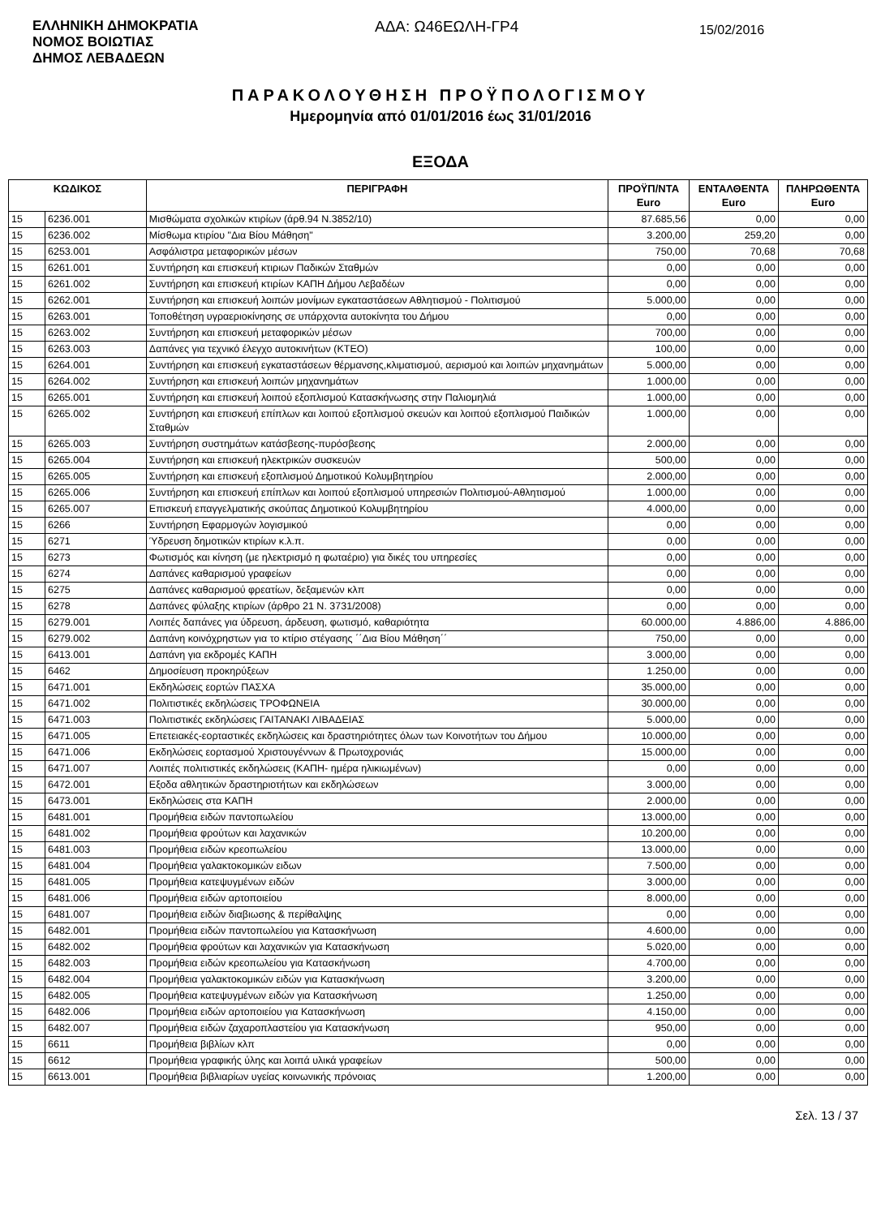ΕΛΛΗΝΙΚΗ ΔΗΜΟΚΡΑΤΙΑ
ΝΟΜΟΣ ΒΟΙΩΤΙΑΣ
ΔΗΜΟΣ ΛΕΒΑΔΕΩΝ
ΑΔΑ: Ω46ΕΩΛΗ-ΓΡ4
15/02/2016
ΠΑΡΑΚΟΛΟΥΘΗΣΗ ΠΡΟΫΠΟΛΟΓΙΣΜΟΥ
Ημερομηνία από 01/01/2016 έως 31/01/2016
ΕΞΟΔΑ
| ΚΩΔΙΚΟΣ | | ΠΕΡΙΓΡΑΦΗ | ΠΡΟΫΠ/ΝΤΑ Euro | ΕΝΤΑΛΘΕΝΤΑ Euro | ΠΛΗΡΩΘΕΝΤΑ Euro |
| --- | --- | --- | --- | --- | --- |
| 15 | 6236.001 | Μισθώματα σχολικών κτιρίων (άρθ.94 Ν.3852/10) | 87.685,56 | 0,00 | 0,00 |
| 15 | 6236.002 | Μίσθωμα κτιρίου "Δια Βίου Μάθηση" | 3.200,00 | 259,20 | 0,00 |
| 15 | 6253.001 | Ασφάλιστρα μεταφορικών μέσων | 750,00 | 70,68 | 70,68 |
| 15 | 6261.001 | Συντήρηση και επισκευή κτιριων Παδικών Σταθμών | 0,00 | 0,00 | 0,00 |
| 15 | 6261.002 | Συντήρηση και επισκευή κτιρίων ΚΑΠΗ Δήμου Λεβαδέων | 0,00 | 0,00 | 0,00 |
| 15 | 6262.001 | Συντήρηση και επισκευή λοιπών μονίμων εγκαταστάσεων Αθλητισμού - Πολιτισμού | 5.000,00 | 0,00 | 0,00 |
| 15 | 6263.001 | Τοποθέτηση υγραεριοκίνησης σε υπάρχοντα αυτοκίνητα του Δήμου | 0,00 | 0,00 | 0,00 |
| 15 | 6263.002 | Συντήρηση και επισκευή μεταφορικών μέσων | 700,00 | 0,00 | 0,00 |
| 15 | 6263.003 | Δαπάνες για τεχνικό έλεγχο αυτοκινήτων (ΚΤΕΟ) | 100,00 | 0,00 | 0,00 |
| 15 | 6264.001 | Συντήρηση και επισκευή εγκαταστάσεων θέρμανσης,κλιματισμού, αερισμού και λοιπών μηχανημάτων | 5.000,00 | 0,00 | 0,00 |
| 15 | 6264.002 | Συντήρηση και επισκευή λοιπών μηχανημάτων | 1.000,00 | 0,00 | 0,00 |
| 15 | 6265.001 | Συντήρηση και επισκευή λοιπού εξοπλισμού Κατασκήνωσης στην Παλιομηλιά | 1.000,00 | 0,00 | 0,00 |
| 15 | 6265.002 | Συντήρηση και επισκευή επίπλων και λοιπού εξοπλισμού σκευών και λοιπού εξοπλισμού Παιδικών Σταθμών | 1.000,00 | 0,00 | 0,00 |
| 15 | 6265.003 | Συντήρηση συστημάτων κατάσβεσης-πυρόσβεσης | 2.000,00 | 0,00 | 0,00 |
| 15 | 6265.004 | Συντήρηση και επισκευή ηλεκτρικών συσκευών | 500,00 | 0,00 | 0,00 |
| 15 | 6265.005 | Συντήρηση και επισκευή εξοπλισμού Δημοτικού Κολυμβητηρίου | 2.000,00 | 0,00 | 0,00 |
| 15 | 6265.006 | Συντήρηση και επισκευή επίπλων και λοιπού εξοπλισμού υπηρεσιών Πολιτισμού-Αθλητισμού | 1.000,00 | 0,00 | 0,00 |
| 15 | 6265.007 | Επισκευή επαγγελματικής σκούπας Δημοτικού Κολυμβητηρίου | 4.000,00 | 0,00 | 0,00 |
| 15 | 6266 | Συντήρηση Εφαρμογών λογισμικού | 0,00 | 0,00 | 0,00 |
| 15 | 6271 | Ύδρευση δημοτικών κτιρίων κ.λ.π. | 0,00 | 0,00 | 0,00 |
| 15 | 6273 | Φωτισμός και κίνηση (με ηλεκτρισμό η φωταέριο) για δικές του υπηρεσίες | 0,00 | 0,00 | 0,00 |
| 15 | 6274 | Δαπάνες καθαρισμού γραφείων | 0,00 | 0,00 | 0,00 |
| 15 | 6275 | Δαπάνες καθαρισμού φρεατίων, δεξαμενών κλπ | 0,00 | 0,00 | 0,00 |
| 15 | 6278 | Δαπάνες φύλαξης κτιρίων (άρθρο 21 Ν. 3731/2008) | 0,00 | 0,00 | 0,00 |
| 15 | 6279.001 | Λοιπές δαπάνες για ύδρευση, άρδευση, φωτισμό, καθαριότητα | 60.000,00 | 4.886,00 | 4.886,00 |
| 15 | 6279.002 | Δαπάνη κοινόχρηστων για το κτίριο στέγασης ΄΄Δια Βίου Μάθηση΄΄ | 750,00 | 0,00 | 0,00 |
| 15 | 6413.001 | Δαπάνη για εκδρομές ΚΑΠΗ | 3.000,00 | 0,00 | 0,00 |
| 15 | 6462 | Δημοσίευση προκηρύξεων | 1.250,00 | 0,00 | 0,00 |
| 15 | 6471.001 | Εκδηλώσεις εορτών ΠΑΣΧΑ | 35.000,00 | 0,00 | 0,00 |
| 15 | 6471.002 | Πολιτιστικές εκδηλώσεις ΤΡΟΦΩΝΕΙΑ | 30.000,00 | 0,00 | 0,00 |
| 15 | 6471.003 | Πολιτιστικές εκδηλώσεις ΓΑΙΤΑΝΑΚΙ ΛΙΒΑΔΕΙΑΣ | 5.000,00 | 0,00 | 0,00 |
| 15 | 6471.005 | Επετειακές-εορταστικές εκδηλώσεις και δραστηριότητες όλων των Κοινοτήτων του Δήμου | 10.000,00 | 0,00 | 0,00 |
| 15 | 6471.006 | Εκδηλώσεις εορτασμού Χριστουγέννων & Πρωτοχρονιάς | 15.000,00 | 0,00 | 0,00 |
| 15 | 6471.007 | Λοιπές πολιτιστικές εκδηλώσεις (ΚΑΠΗ- ημέρα ηλικιωμένων) | 0,00 | 0,00 | 0,00 |
| 15 | 6472.001 | Εξοδα αθλητικών δραστηριοτήτων και εκδηλώσεων | 3.000,00 | 0,00 | 0,00 |
| 15 | 6473.001 | Εκδηλώσεις στα ΚΑΠΗ | 2.000,00 | 0,00 | 0,00 |
| 15 | 6481.001 | Προμήθεια ειδών παντοπωλείου | 13.000,00 | 0,00 | 0,00 |
| 15 | 6481.002 | Προμήθεια φρούτων και λαχανικών | 10.200,00 | 0,00 | 0,00 |
| 15 | 6481.003 | Προμήθεια ειδών κρεοπωλείου | 13.000,00 | 0,00 | 0,00 |
| 15 | 6481.004 | Προμήθεια γαλακτοκομικών ειδων | 7.500,00 | 0,00 | 0,00 |
| 15 | 6481.005 | Προμήθεια κατεψυγμένων ειδών | 3.000,00 | 0,00 | 0,00 |
| 15 | 6481.006 | Προμήθεια ειδών αρτοποιείου | 8.000,00 | 0,00 | 0,00 |
| 15 | 6481.007 | Προμήθεια ειδών διαβιωσης & περίθαλψης | 0,00 | 0,00 | 0,00 |
| 15 | 6482.001 | Προμήθεια ειδών παντοπωλείου για Κατασκήνωση | 4.600,00 | 0,00 | 0,00 |
| 15 | 6482.002 | Προμήθεια φρούτων και λαχανικών για Κατασκήνωση | 5.020,00 | 0,00 | 0,00 |
| 15 | 6482.003 | Προμήθεια ειδών κρεοπωλείου για Κατασκήνωση | 4.700,00 | 0,00 | 0,00 |
| 15 | 6482.004 | Προμήθεια γαλακτοκομικών ειδών για Κατασκήνωση | 3.200,00 | 0,00 | 0,00 |
| 15 | 6482.005 | Προμήθεια κατεψυγμένων ειδών για Κατασκήνωση | 1.250,00 | 0,00 | 0,00 |
| 15 | 6482.006 | Προμήθεια ειδών αρτοποιείου για Κατασκήνωση | 4.150,00 | 0,00 | 0,00 |
| 15 | 6482.007 | Προμήθεια ειδών ζαχαροπλαστείου για Κατασκήνωση | 950,00 | 0,00 | 0,00 |
| 15 | 6611 | Προμήθεια βιβλίων κλπ | 0,00 | 0,00 | 0,00 |
| 15 | 6612 | Προμήθεια γραφικής ύλης και λοιπά υλικά γραφείων | 500,00 | 0,00 | 0,00 |
| 15 | 6613.001 | Προμήθεια βιβλιαρίων υγείας κοινωνικής πρόνοιας | 1.200,00 | 0,00 | 0,00 |
Σελ. 13 / 37